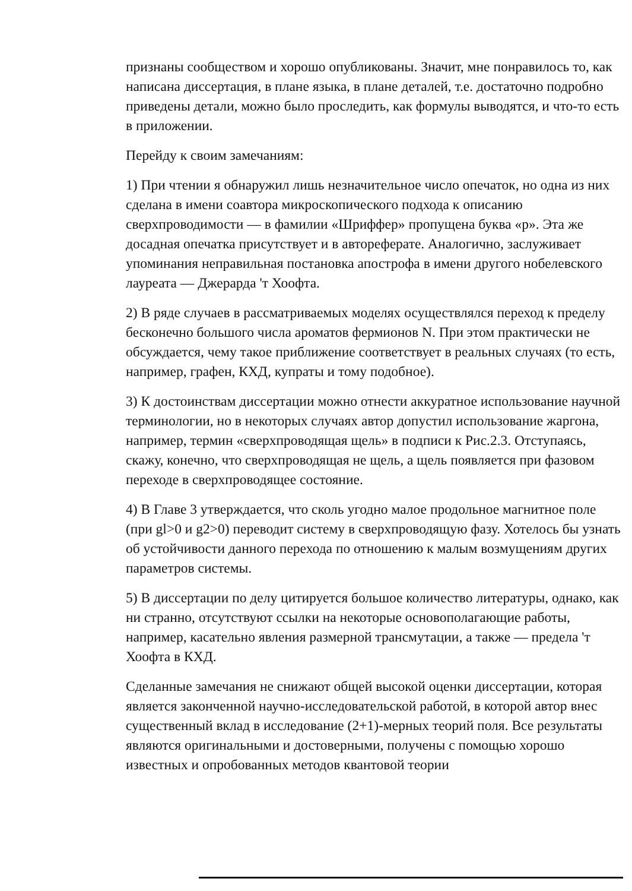признаны сообществом и хорошо опубликованы. Значит, мне понравилось то, как написана диссертация, в плане языка, в плане деталей, т.е. достаточно подробно приведены детали, можно было проследить, как формулы выводятся, и что-то есть в приложении.
Перейду к своим замечаниям:
1) При чтении я обнаружил лишь незначительное число опечаток, но одна из них сделана в имени соавтора микроскопического подхода к описанию сверхпроводимости — в фамилии «Шриффер» пропущена буква «р». Эта же досадная опечатка присутствует и в автореферате. Аналогично, заслуживает упоминания неправильная постановка апострофа в имени другого нобелевского лауреата — Джерарда 'т Хоофта.
2) В ряде случаев в рассматриваемых моделях осуществлялся переход к пределу бесконечно большого числа ароматов фермионов N. При этом практически не обсуждается, чему такое приближение соответствует в реальных случаях (то есть, например, графен, КХД, купраты и тому подобное).
3) К достоинствам диссертации можно отнести аккуратное использование научной терминологии, но в некоторых случаях автор допустил использование жаргона, например, термин «сверхпроводящая щель» в подписи к Рис.2.3. Отступаясь, скажу, конечно, что сверхпроводящая не щель, а щель появляется при фазовом переходе в сверхпроводящее состояние.
4) В Главе 3 утверждается, что сколь угодно малое продольное магнитное поле (при gl>0 и g2>0) переводит систему в сверхпроводящую фазу. Хотелось бы узнать об устойчивости данного перехода по отношению к малым возмущениям других параметров системы.
5) В диссертации по делу цитируется большое количество литературы, однако, как ни странно, отсутствуют ссылки на некоторые основополагающие работы, например, касательно явления размерной трансмутации, а также — предела 'т Хоофта в КХД.
Сделанные замечания не снижают общей высокой оценки диссертации, которая является законченной научно-исследовательской работой, в которой автор внес существенный вклад в исследование (2+1)-мерных теорий поля. Все результаты являются оригинальными и достоверными, получены с помощью хорошо известных и опробованных методов квантовой теории